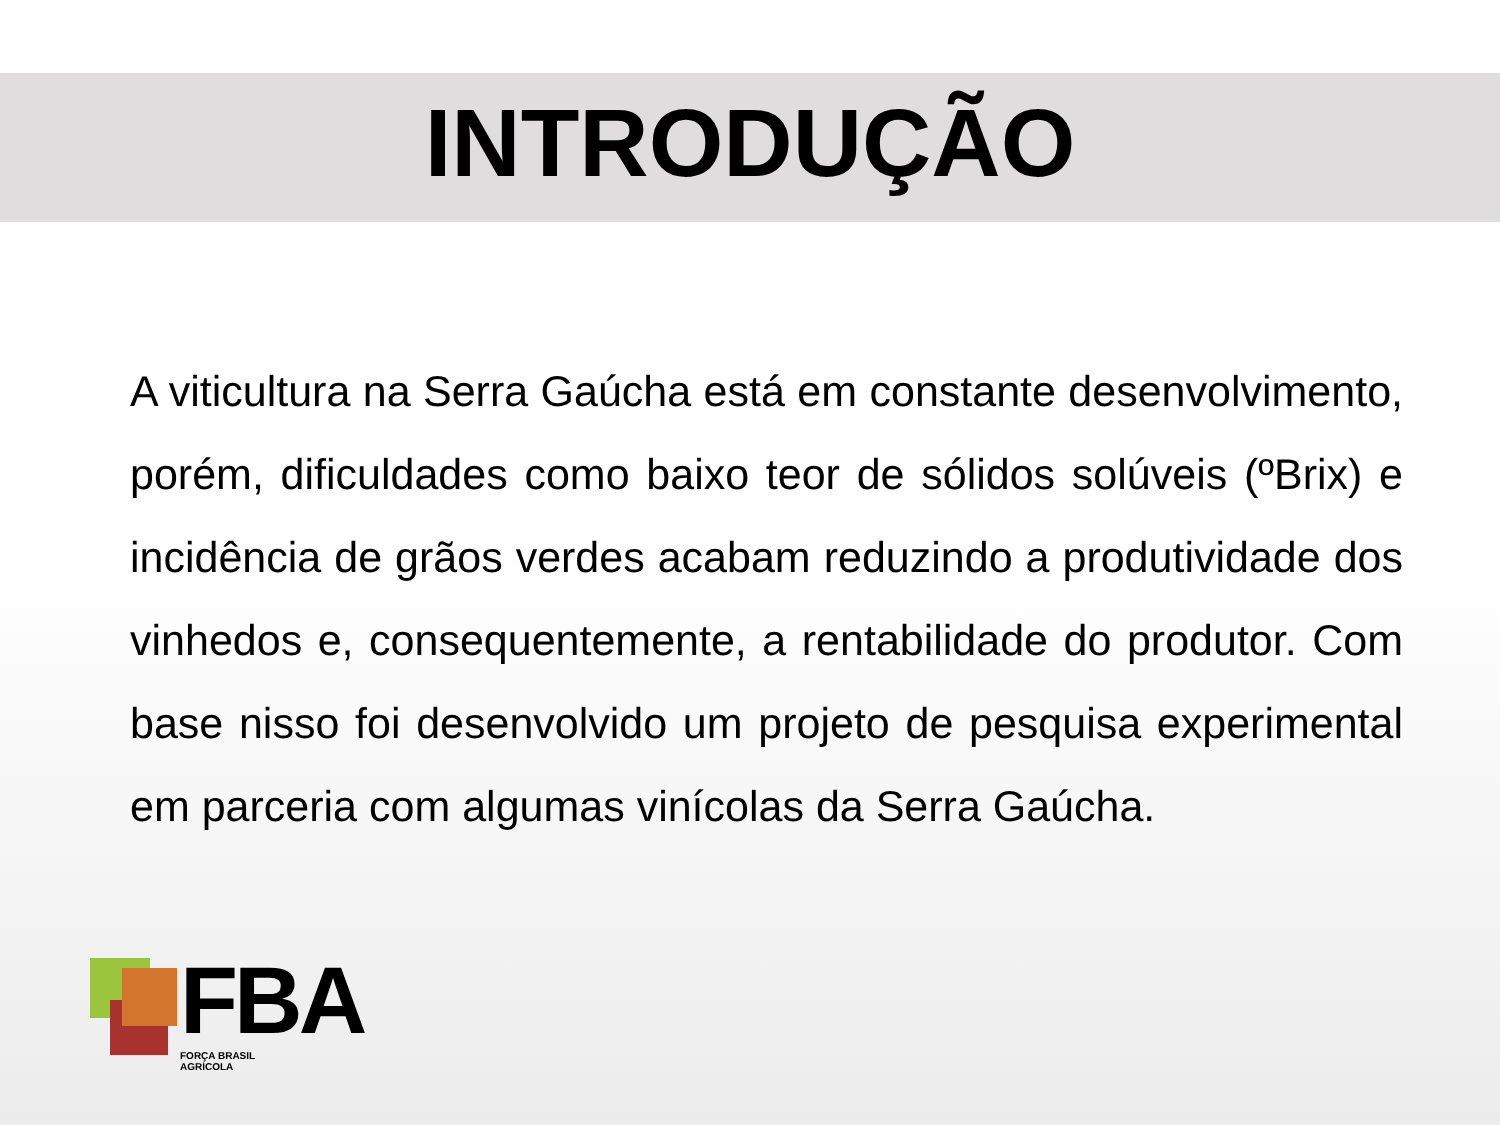INTRODUÇÃO
A viticultura na Serra Gaúcha está em constante desenvolvimento, porém, dificuldades como baixo teor de sólidos solúveis (ºBrix) e incidência de grãos verdes acabam reduzindo a produtividade dos vinhedos e, consequentemente, a rentabilidade do produtor. Com base nisso foi desenvolvido um projeto de pesquisa experimental em parceria com algumas vinícolas da Serra Gaúcha.
FBA FORÇA BRASIL AGRÍCOLA